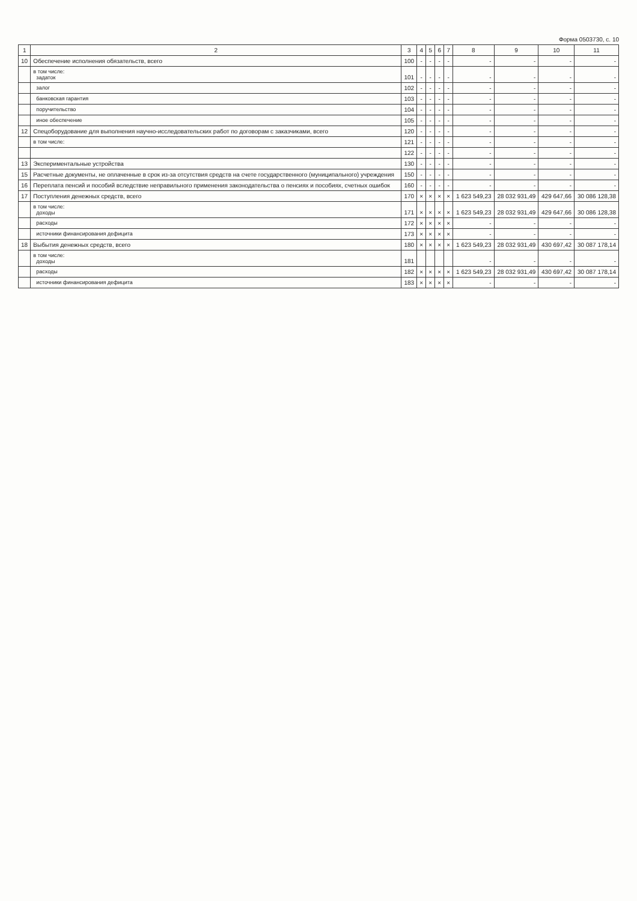Форма 0503730, с. 10
| 1 | 2 | 3 | 4 | 5 | 6 | 7 | 8 | 9 | 10 | 11 |
| --- | --- | --- | --- | --- | --- | --- | --- | --- | --- | --- |
| 10 | Обеспечение исполнения обязательств, всего | 100 | - | - | - | - | - | - | - | - |
| | в том числе: задаток | 101 | - | - | - | - | - | - | - | - |
| | залог | 102 | - | - | - | - | - | - | - | - |
| | банковская гарантия | 103 | - | - | - | - | - | - | - | - |
| | поручительство | 104 | - | - | - | - | - | - | - | - |
| | иное обеспечение | 105 | - | - | - | - | - | - | - | - |
| 12 | Спецоборудование для выполнения научно-исследовательских работ по договорам с заказчиками, всего | 120 | - | - | - | - | - | - | - | - |
| | в том числе: | 121 | - | - | - | - | - | - | - | - |
| | | 122 | - | - | - | - | - | - | - | - |
| 13 | Экспериментальные устройства | 130 | - | - | - | - | - | - | - | - |
| 15 | Расчетные документы, не оплаченные в срок из-за отсутствия средств на счете государственного (муниципального) учреждения | 150 | - | - | - | - | - | - | - | - |
| 16 | Переплата пенсий и пособий вследствие неправильного применения законодательства о пенсиях и пособиях, счетных ошибок | 160 | - | - | - | - | - | - | - | - |
| 17 | Поступления денежных средств, всего | 170 | × | × | × | × | 1 623 549,23 | 28 032 931,49 | 429 647,66 | 30 086 128,38 |
| | в том числе: доходы | 171 | × | × | × | × | 1 623 549,23 | 28 032 931,49 | 429 647,66 | 30 086 128,38 |
| | расходы | 172 | × | × | × | × | - | - | - | - |
| | источники финансирования дефицита | 173 | × | × | × | × | - | - | - | - |
| 18 | Выбытия денежных средств, всего | 180 | × | × | × | × | 1 623 549,23 | 28 032 931,49 | 430 697,42 | 30 087 178,14 |
| | в том числе: доходы | 181 | | | | | - | - | - | - |
| | расходы | 182 | × | × | × | × | 1 623 549,23 | 28 032 931,49 | 430 697,42 | 30 087 178,14 |
| | источники финансирования дефицита | 183 | × | × | × | × | - | - | - | - |